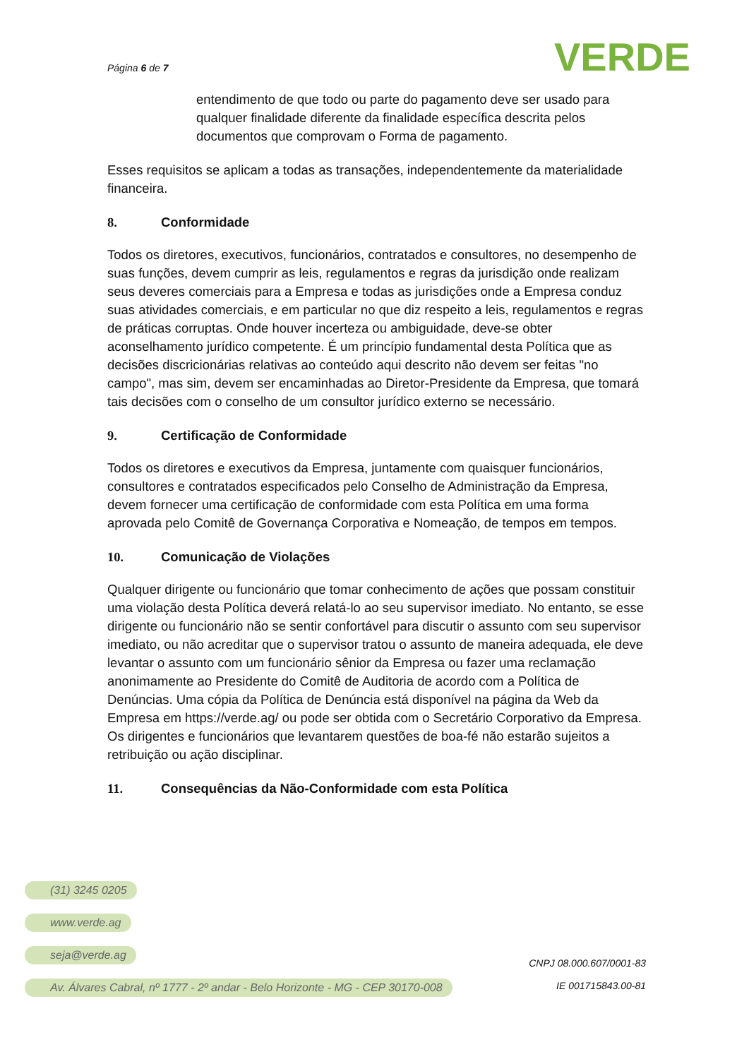Página 6 de 7 VERDE
entendimento de que todo ou parte do pagamento deve ser usado para qualquer finalidade diferente da finalidade específica descrita pelos documentos que comprovam o Forma de pagamento.
Esses requisitos se aplicam a todas as transações, independentemente da materialidade financeira.
8. Conformidade
Todos os diretores, executivos, funcionários, contratados e consultores, no desempenho de suas funções, devem cumprir as leis, regulamentos e regras da jurisdição onde realizam seus deveres comerciais para a Empresa e todas as jurisdições onde a Empresa conduz suas atividades comerciais, e em particular no que diz respeito a leis, regulamentos e regras de práticas corruptas. Onde houver incerteza ou ambiguidade, deve-se obter aconselhamento jurídico competente. É um princípio fundamental desta Política que as decisões discricionárias relativas ao conteúdo aqui descrito não devem ser feitas "no campo", mas sim, devem ser encaminhadas ao Diretor-Presidente da Empresa, que tomará tais decisões com o conselho de um consultor jurídico externo se necessário.
9. Certificação de Conformidade
Todos os diretores e executivos da Empresa, juntamente com quaisquer funcionários, consultores e contratados especificados pelo Conselho de Administração da Empresa, devem fornecer uma certificação de conformidade com esta Política em uma forma aprovada pelo Comitê de Governança Corporativa e Nomeação, de tempos em tempos.
10. Comunicação de Violações
Qualquer dirigente ou funcionário que tomar conhecimento de ações que possam constituir uma violação desta Política deverá relatá-lo ao seu supervisor imediato. No entanto, se esse dirigente ou funcionário não se sentir confortável para discutir o assunto com seu supervisor imediato, ou não acreditar que o supervisor tratou o assunto de maneira adequada, ele deve levantar o assunto com um funcionário sênior da Empresa ou fazer uma reclamação anonimamente ao Presidente do Comitê de Auditoria de acordo com a Política de Denúncias. Uma cópia da Política de Denúncia está disponível na página da Web da Empresa em https://verde.ag/ ou pode ser obtida com o Secretário Corporativo da Empresa. Os dirigentes e funcionários que levantarem questões de boa-fé não estarão sujeitos a retribuição ou ação disciplinar.
11. Consequências da Não-Conformidade com esta Política
(31) 3245 0205
www.verde.ag
seja@verde.ag
Av. Álvares Cabral, nº 1777 - 2º andar - Belo Horizonte - MG - CEP 30170-008
CNPJ 08.000.607/0001-83
IE 001715843.00-81